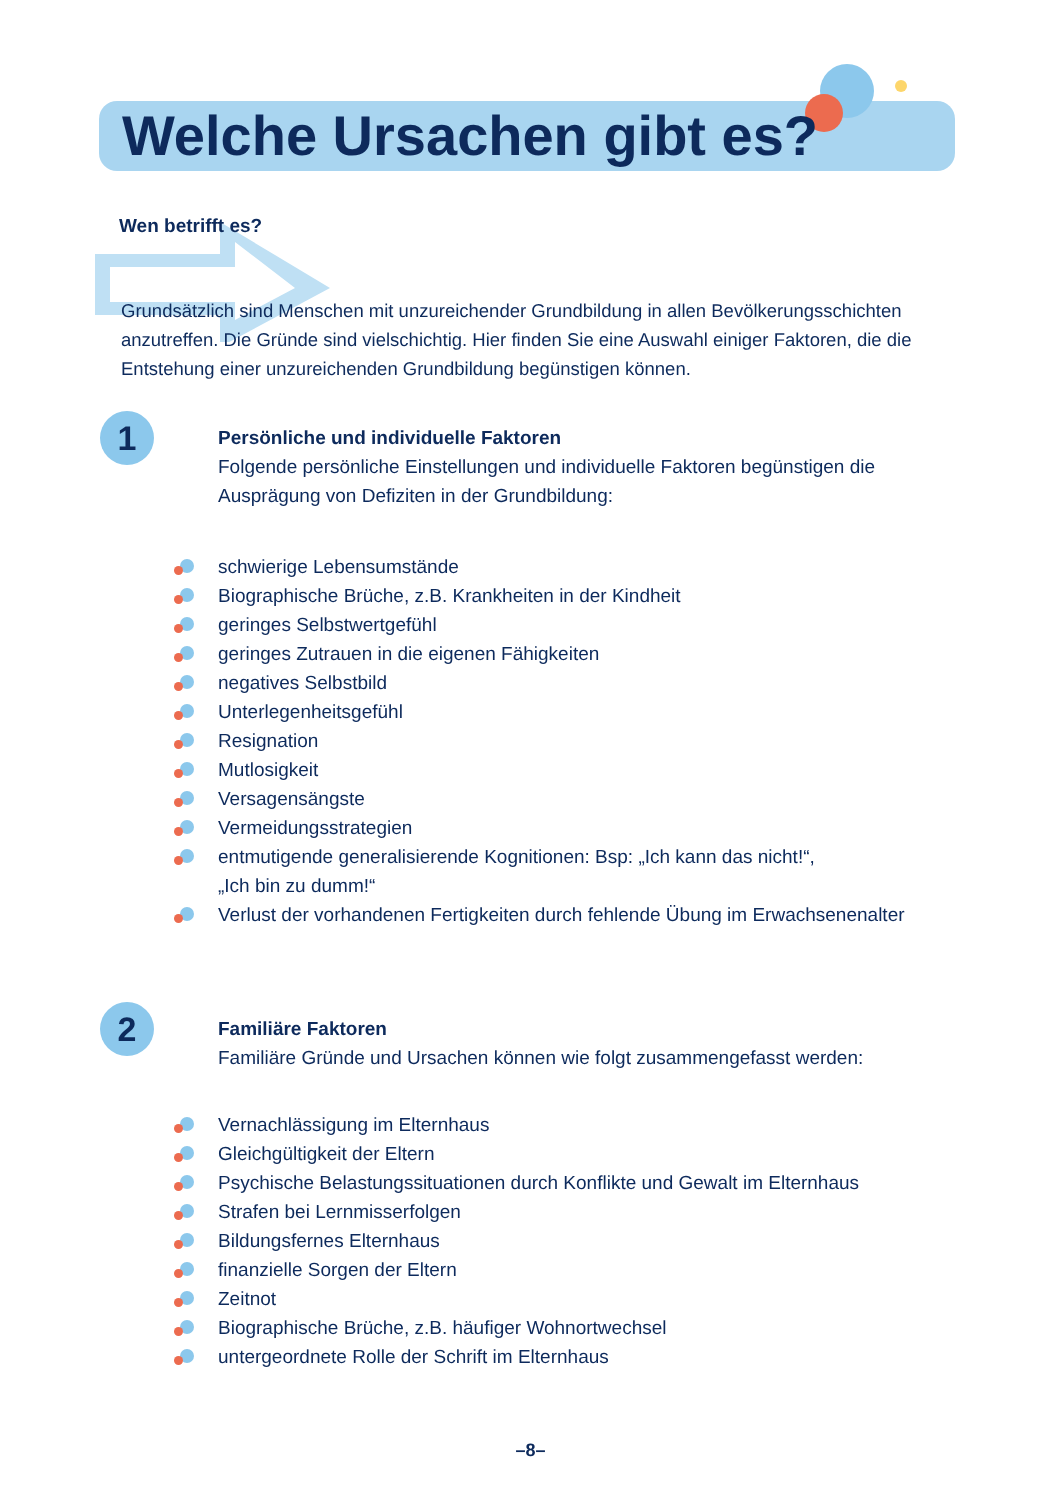Welche Ursachen gibt es?
Wen betrifft es?
Grundsätzlich sind Menschen mit unzureichender Grundbildung in allen Bevölkerungsschich­ten anzutreffen. Die Gründe sind vielschichtig. Hier finden Sie eine Auswahl einiger Faktoren, die die Entstehung einer unzureichenden Grundbildung begünstigen können.
1
Persönliche und individuelle Faktoren
Folgende persönliche Einstellungen und individuelle Faktoren begünstigen die Ausprägung von Defiziten in der Grundbildung:
schwierige Lebensumstände
Biographische Brüche, z.B. Krankheiten in der Kindheit
geringes Selbstwertgefühl
geringes Zutrauen in die eigenen Fähigkeiten
negatives Selbstbild
Unterlegenheitsgefühl
Resignation
Mutlosigkeit
Versagensängste
Vermeidungsstrategien
entmutigende generalisierende Kognitionen: Bsp: „Ich kann das nicht!“,
„Ich bin zu dumm!“
Verlust der vorhandenen Fertigkeiten durch fehlende Übung im Erwachsenenalter
2
Familiäre Faktoren
Familiäre Gründe und Ursachen können wie folgt zusammengefasst werden:
Vernachlässigung im Elternhaus
Gleichgültigkeit der Eltern
Psychische Belastungssituationen durch Konflikte und Gewalt im Elternhaus
Strafen bei Lernmisserfolgen
Bildungsfernes Elternhaus
finanzielle Sorgen der Eltern
Zeitnot
Biographische Brüche, z.B. häufiger Wohnortwechsel
untergeordnete Rolle der Schrift im Elternhaus
–8–